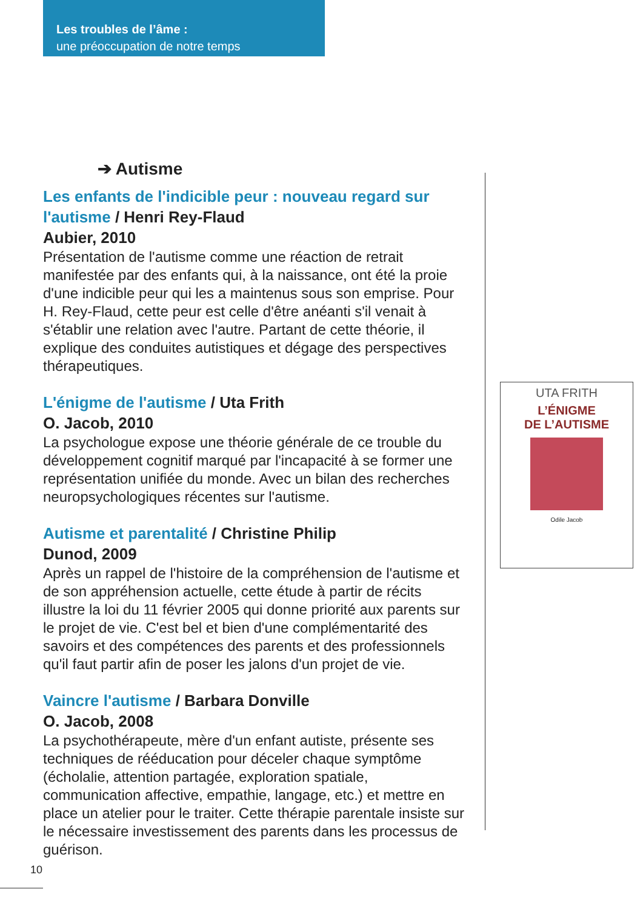Les troubles de l’âme :
une préoccupation de notre temps
➔ Autisme
Les enfants de l'indicible peur : nouveau regard sur l'autisme / Henri Rey-Flaud
Aubier, 2010
Présentation de l'autisme comme une réaction de retrait manifestée par des enfants qui, à la naissance, ont été la proie d'une indicible peur qui les a maintenus sous son emprise. Pour H. Rey-Flaud, cette peur est celle d'être anéanti s'il venait à s'établir une relation avec l'autre. Partant de cette théorie, il explique des conduites autistiques et dégage des perspectives thérapeutiques.
L'énigme de l'autisme / Uta Frith
O. Jacob, 2010
La psychologue expose une théorie générale de ce trouble du développement cognitif marqué par l'incapacité à se former une représentation unifiée du monde. Avec un bilan des recherches neuropsychologiques récentes sur l'autisme.
Autisme et parentalité / Christine Philip
Dunod, 2009
Après un rappel de l'histoire de la compréhension de l'autisme et de son appréhension actuelle, cette étude à partir de récits illustre la loi du 11 février 2005 qui donne priorité aux parents sur le projet de vie. C'est bel et bien d'une complémentarité des savoirs et des compétences des parents et des professionnels qu'il faut partir afin de poser les jalons d'un projet de vie.
Vaincre l'autisme / Barbara Donville
O. Jacob, 2008
La psychothérapeute, mère d'un enfant autiste, présente ses techniques de rééducation pour déceler chaque symptôme (écholalie, attention partagée, exploration spatiale, communication affective, empathie, langage, etc.) et mettre en place un atelier pour le traiter. Cette thérapie parentale insiste sur le nécessaire investissement des parents dans les processus de guérison.
UTA FRITH
L’ÉNIGME
DE L’AUTISME
Odile Jacob
10